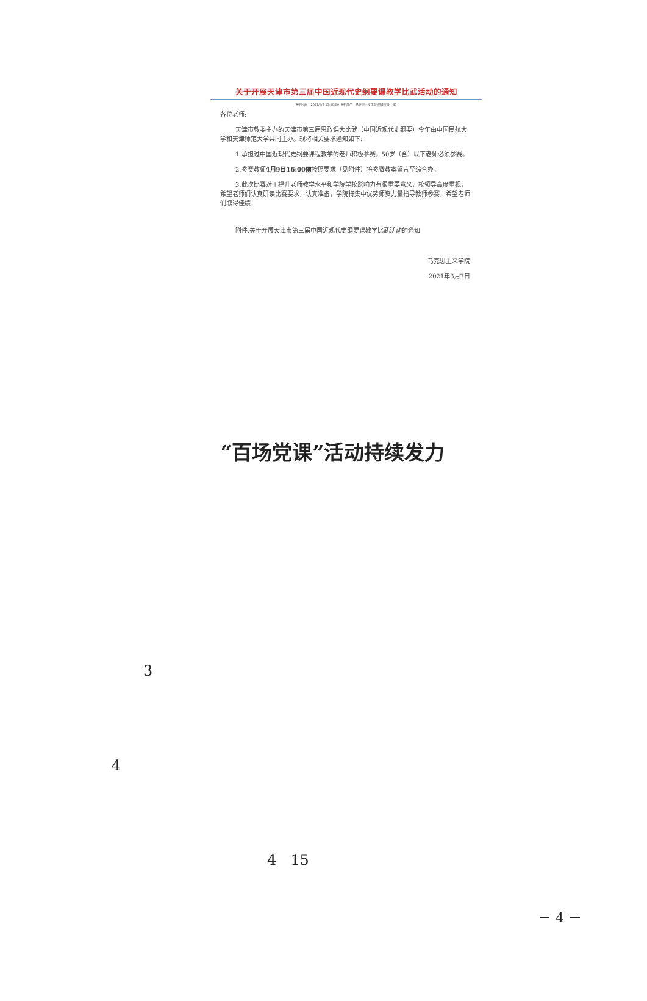关于开展天津市第三届中国近现代史纲要课教学比武活动的通知
发布时间：2021/3/7 13:10:00 发布部门：马克思主义学院 阅读次数：67
各位老师:
天津市教委主办的天津市第三届思政课大比武（中国近现代史纲要）今年由中国民航大学和天津师范大学共同主办。现将相关要求通知如下:
1.承担过中国近现代史纲要课程教学的老师积极参赛，50岁（含）以下老师必须参赛。
2.参赛教师4月9日16:00前按照要求（见附件）将参赛教案留言至综合办。
3.此次比赛对于提升老师教学水平和学院学校影响力有很重要意义，校领导高度重视，希望老师们认真研读比赛要求，认真准备，学院将集中优势师资力量指导教师参赛，希望老师们取得佳绩！
附件.关于开展天津市第三届中国近现代史纲要课教学比武活动的通知
马克思主义学院
2021年3月7日
“百场党课”活动持续发力
3
4
4 15
－ 4 －